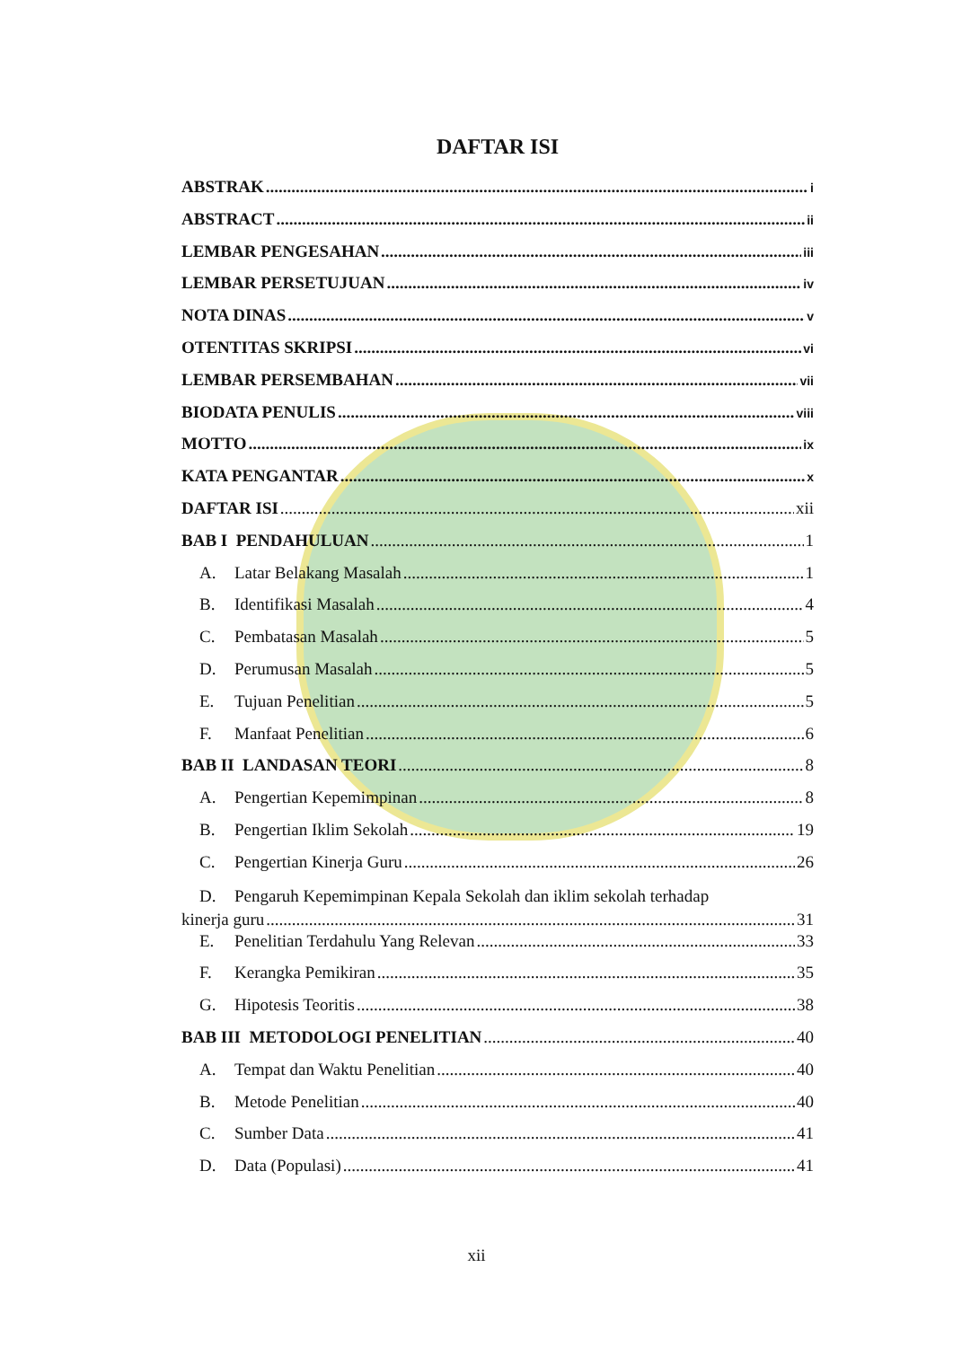DAFTAR ISI
ABSTRAK i
ABSTRACT ii
LEMBAR PENGESAHAN iii
LEMBAR PERSETUJUAN iv
NOTA DINAS v
OTENTITAS SKRIPSI vi
LEMBAR PERSEMBAHAN vii
BIODATA PENULIS viii
MOTTO ix
KATA PENGANTAR x
DAFTAR ISI xii
BAB I PENDAHULUAN 1
A. Latar Belakang Masalah 1
B. Identifikasi Masalah 4
C. Pembatasan Masalah 5
D. Perumusan Masalah 5
E. Tujuan Penelitian 5
F. Manfaat Penelitian 6
BAB II LANDASAN TEORI 8
A. Pengertian Kepemimpinan 8
B. Pengertian Iklim Sekolah 19
C. Pengertian Kinerja Guru 26
D. Pengaruh Kepemimpinan Kepala Sekolah dan iklim sekolah terhadap
kinerja guru 31
E. Penelitian Terdahulu Yang Relevan 33
F. Kerangka Pemikiran 35
G. Hipotesis Teoritis 38
BAB III METODOLOGI PENELITIAN 40
A. Tempat dan Waktu Penelitian 40
B. Metode Penelitian 40
C. Sumber Data 41
D. Data (Populasi) 41
xii